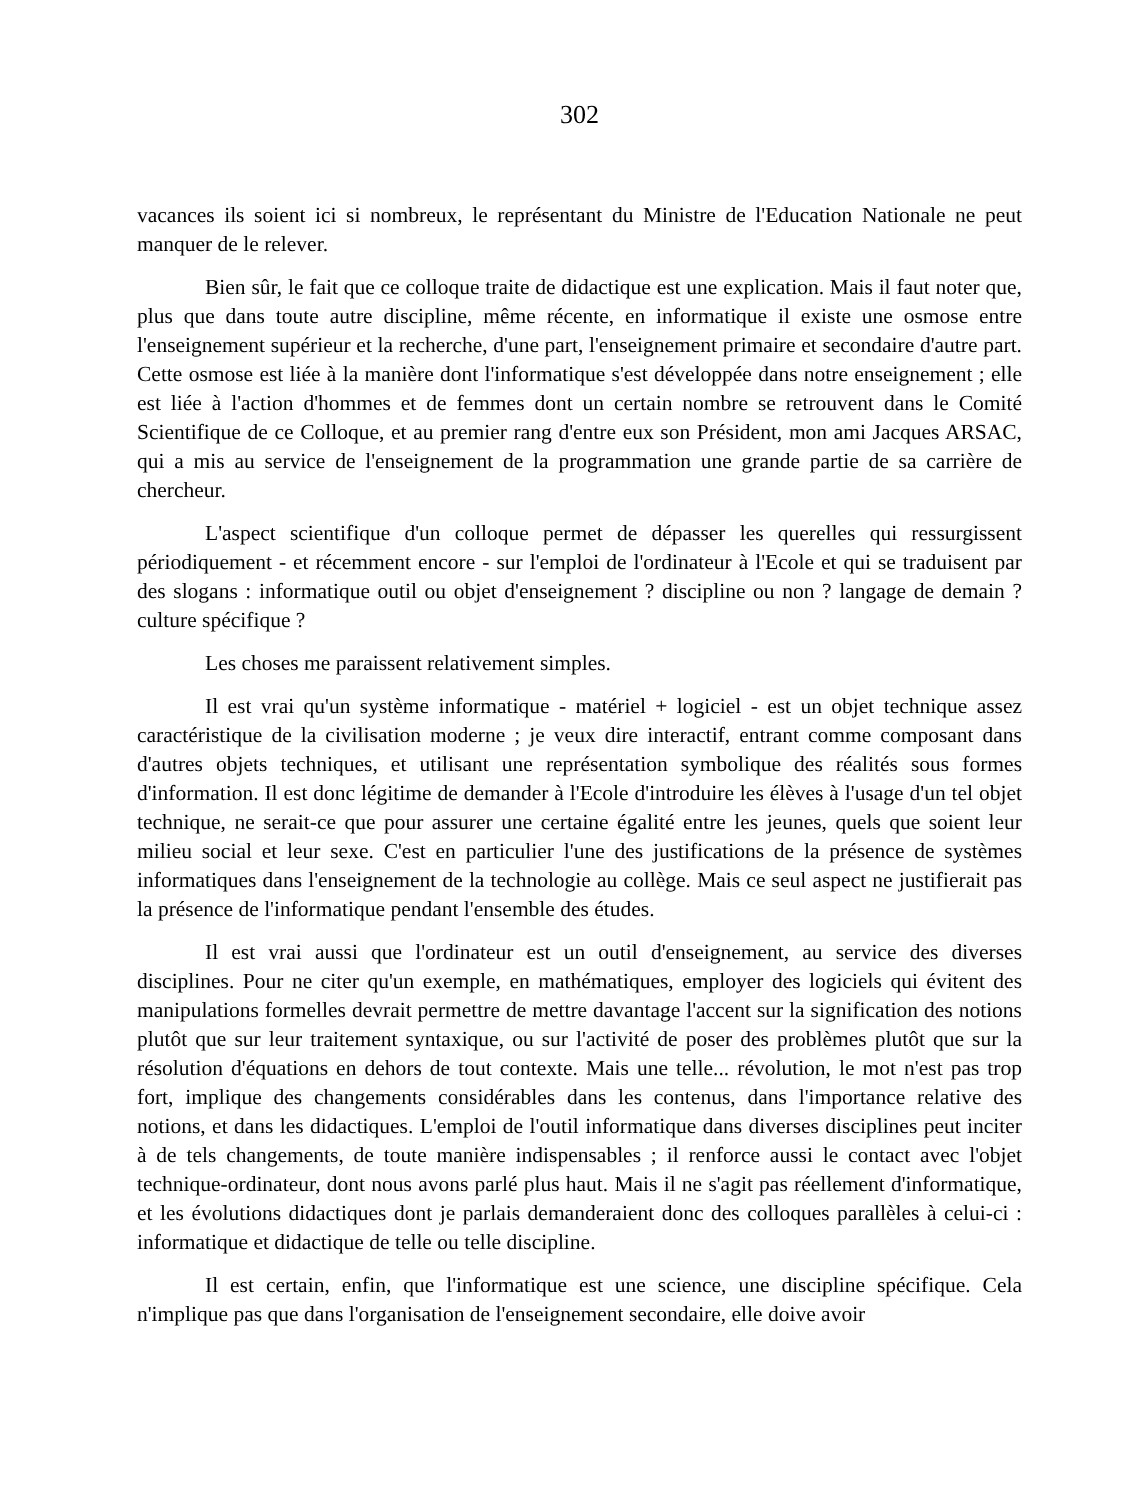302
vacances ils soient ici si nombreux, le représentant du Ministre de l'Education Nationale ne peut manquer de le relever.
Bien sûr, le fait que ce colloque traite de didactique est une explication. Mais il faut noter que, plus que dans toute autre discipline, même récente, en informatique il existe une osmose entre l'enseignement supérieur et la recherche, d'une part, l'enseignement primaire et secondaire d'autre part. Cette osmose est liée à la manière dont l'informatique s'est développée dans notre enseignement ; elle est liée à l'action d'hommes et de femmes dont un certain nombre se retrouvent dans le Comité Scientifique de ce Colloque, et au premier rang d'entre eux son Président, mon ami Jacques ARSAC, qui a mis au service de l'enseignement de la programmation une grande partie de sa carrière de chercheur.
L'aspect scientifique d'un colloque permet de dépasser les querelles qui ressurgissent périodiquement - et récemment encore - sur l'emploi de l'ordinateur à l'Ecole et qui se traduisent par des slogans : informatique outil ou objet d'enseignement ? discipline ou non ? langage de demain ? culture spécifique ?
Les choses me paraissent relativement simples.
Il est vrai qu'un système informatique - matériel + logiciel - est un objet technique assez caractéristique de la civilisation moderne ; je veux dire interactif, entrant comme composant dans d'autres objets techniques, et utilisant une représentation symbolique des réalités sous formes d'information. Il est donc légitime de demander à l'Ecole d'introduire les élèves à l'usage d'un tel objet technique, ne serait-ce que pour assurer une certaine égalité entre les jeunes, quels que soient leur milieu social et leur sexe. C'est en particulier l'une des justifications de la présence de systèmes informatiques dans l'enseignement de la technologie au collège. Mais ce seul aspect ne justifierait pas la présence de l'informatique pendant l'ensemble des études.
Il est vrai aussi que l'ordinateur est un outil d'enseignement, au service des diverses disciplines. Pour ne citer qu'un exemple, en mathématiques, employer des logiciels qui évitent des manipulations formelles devrait permettre de mettre davantage l'accent sur la signification des notions plutôt que sur leur traitement syntaxique, ou sur l'activité de poser des problèmes plutôt que sur la résolution d'équations en dehors de tout contexte. Mais une telle... révolution, le mot n'est pas trop fort, implique des changements considérables dans les contenus, dans l'importance relative des notions, et dans les didactiques. L'emploi de l'outil informatique dans diverses disciplines peut inciter à de tels changements, de toute manière indispensables ; il renforce aussi le contact avec l'objet technique-ordinateur, dont nous avons parlé plus haut. Mais il ne s'agit pas réellement d'informatique, et les évolutions didactiques dont je parlais demanderaient donc des colloques parallèles à celui-ci : informatique et didactique de telle ou telle discipline.
Il est certain, enfin, que l'informatique est une science, une discipline spécifique. Cela n'implique pas que dans l'organisation de l'enseignement secondaire, elle doive avoir